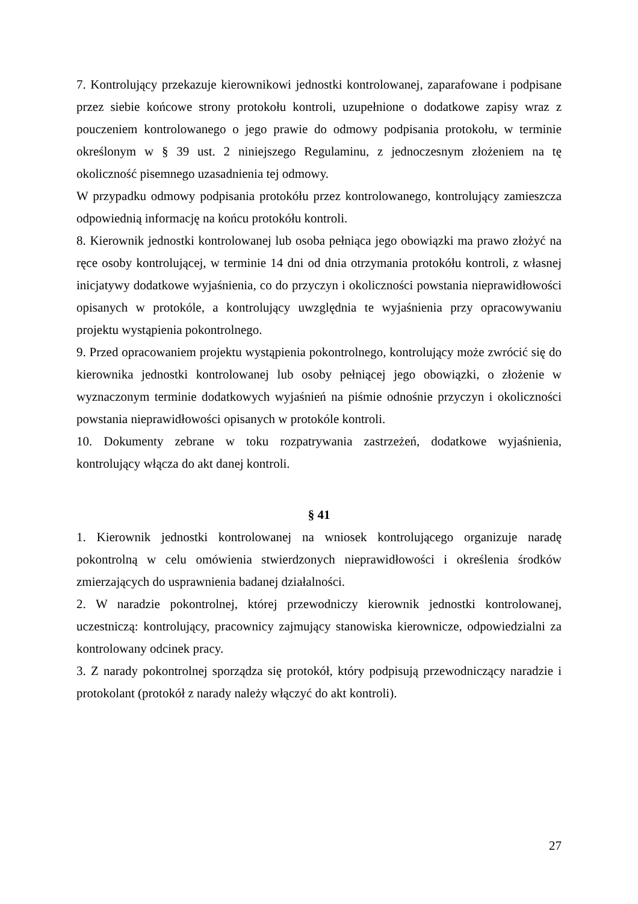7. Kontrolujący przekazuje kierownikowi jednostki kontrolowanej, zaparafowane i podpisane przez siebie końcowe strony protokołu kontroli, uzupełnione o dodatkowe zapisy wraz z pouczeniem kontrolowanego o jego prawie do odmowy podpisania protokołu, w terminie określonym w § 39 ust. 2 niniejszego Regulaminu, z jednoczesnym złożeniem na tę okoliczność pisemnego uzasadnienia tej odmowy.
W przypadku odmowy podpisania protokółu przez kontrolowanego, kontrolujący zamieszcza odpowiednią informację na końcu protokółu kontroli.
8. Kierownik jednostki kontrolowanej lub osoba pełniąca jego obowiązki ma prawo złożyć na ręce osoby kontrolującej, w terminie 14 dni od dnia otrzymania protokółu kontroli, z własnej inicjatywy dodatkowe wyjaśnienia, co do przyczyn i okoliczności powstania nieprawidłowości opisanych w protokóle, a kontrolujący uwzględnia te wyjaśnienia przy opracowywaniu projektu wystąpienia pokontrolnego.
9. Przed opracowaniem projektu wystąpienia pokontrolnego, kontrolujący może zwrócić się do kierownika jednostki kontrolowanej lub osoby pełniącej jego obowiązki, o złożenie w wyznaczonym terminie dodatkowych wyjaśnień na piśmie odnośnie przyczyn i okoliczności powstania nieprawidłowości opisanych w protokóle kontroli.
10. Dokumenty zebrane w toku rozpatrywania zastrzeżeń, dodatkowe wyjaśnienia, kontrolujący włącza do akt danej kontroli.
§ 41
1. Kierownik jednostki kontrolowanej na wniosek kontrolującego organizuje naradę pokontrolną w celu omówienia stwierdzonych nieprawidłowości i określenia środków zmierzających do usprawnienia badanej działalności.
2. W naradzie pokontrolnej, której przewodniczy kierownik jednostki kontrolowanej, uczestniczą: kontrolujący, pracownicy zajmujący stanowiska kierownicze, odpowiedzialni za kontrolowany odcinek pracy.
3. Z narady pokontrolnej sporządza się protokół, który podpisują przewodniczący naradzie i protokolant (protokół z narady należy włączyć do akt kontroli).
27